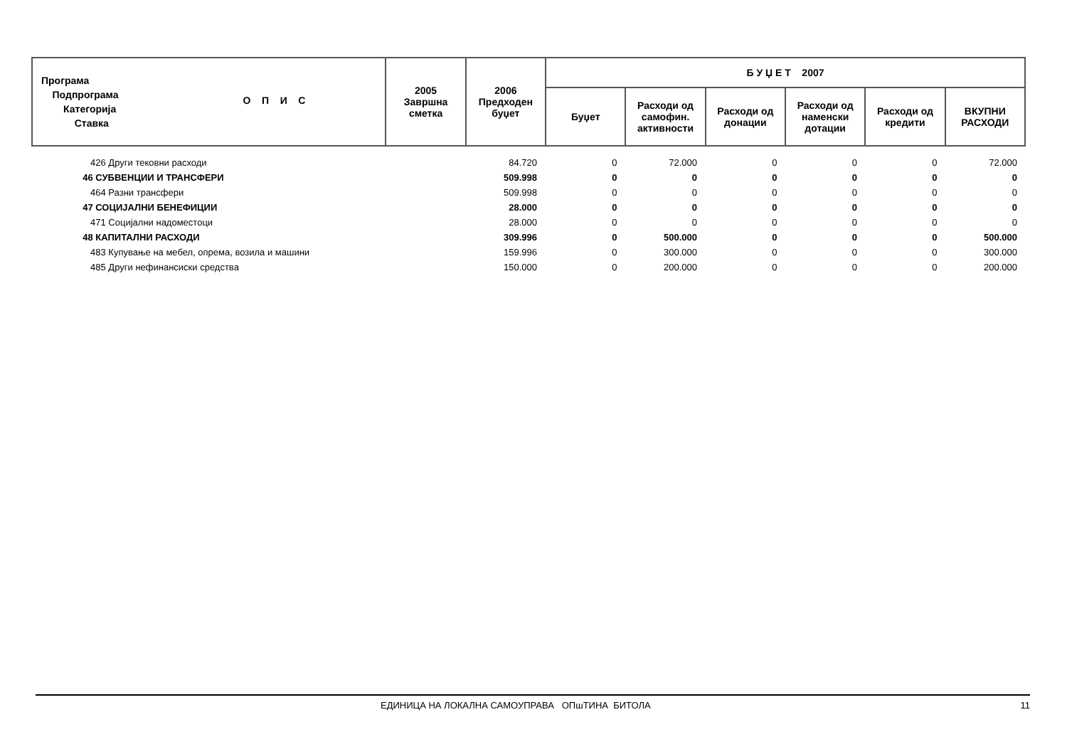| Програма Подпрограма Категорија Ставка О П И С | 2005 Завршна сметка | 2006 Предходен буџет | Б У Џ Е Т 2007 | | | | | |
| --- | --- | --- | --- | --- | --- | --- | --- | --- |
| | | | Буџет | Расходи од самофин. активности | Расходи од донации | Расходи од наменски дотации | Расходи од кредити | ВКУПНИ РАСХОДИ |
| 426 Други тековни расходи | | 84.720 | 0 | 72.000 | 0 | 0 | 0 | 72.000 |
| 46 СУБВЕНЦИИ И ТРАНСФЕРИ | | 509.998 | 0 | 0 | 0 | 0 | 0 | 0 |
| 464 Разни трансфери | | 509.998 | 0 | 0 | 0 | 0 | 0 | 0 |
| 47 СОЦИЈАЛНИ БЕНЕФИЦИИ | | 28.000 | 0 | 0 | 0 | 0 | 0 | 0 |
| 471 Социјални надоместоци | | 28.000 | 0 | 0 | 0 | 0 | 0 | 0 |
| 48 КАПИТАЛНИ РАСХОДИ | | 309.996 | 0 | 500.000 | 0 | 0 | 0 | 500.000 |
| 483 Купување на мебел, опрема, возила и машини | | 159.996 | 0 | 300.000 | 0 | 0 | 0 | 300.000 |
| 485 Други нефинансиски средства | | 150.000 | 0 | 200.000 | 0 | 0 | 0 | 200.000 |
ЕДИНИЦА НА ЛОКАЛНА САМОУПРАВА ОПшТИНА БИТОЛА 11